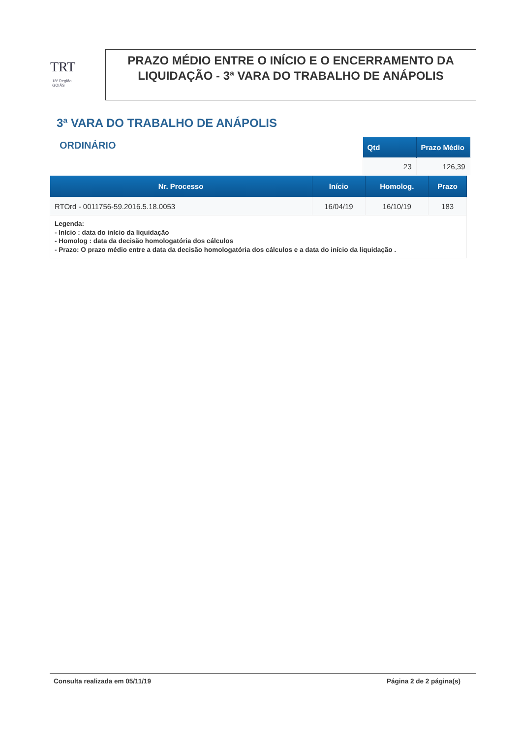TRT
18ª Região
GOIÁS
PRAZO MÉDIO ENTRE O INÍCIO E O ENCERRAMENTO DA LIQUIDAÇÃO - 3ª VARA DO TRABALHO DE ANÁPOLIS
3ª VARA DO TRABALHO DE ANÁPOLIS
ORDINÁRIO
| Qtd | Prazo Médio |
| --- | --- |
| 23 | 126,39 |
| Nr. Processo | Início | Homolog. | Prazo |
| --- | --- | --- | --- |
| RTOrd - 0011756-59.2016.5.18.0053 | 16/04/19 | 16/10/19 | 183 |
| Legenda: - Início : data do início da liquidação - Homolog : data da decisão homologatória dos cálculos - Prazo: O prazo médio entre a data da decisão homologatória dos cálculos e a data do início da liquidação . | | | |
Consulta realizada em 05/11/19 Página 2 de 2 página(s)